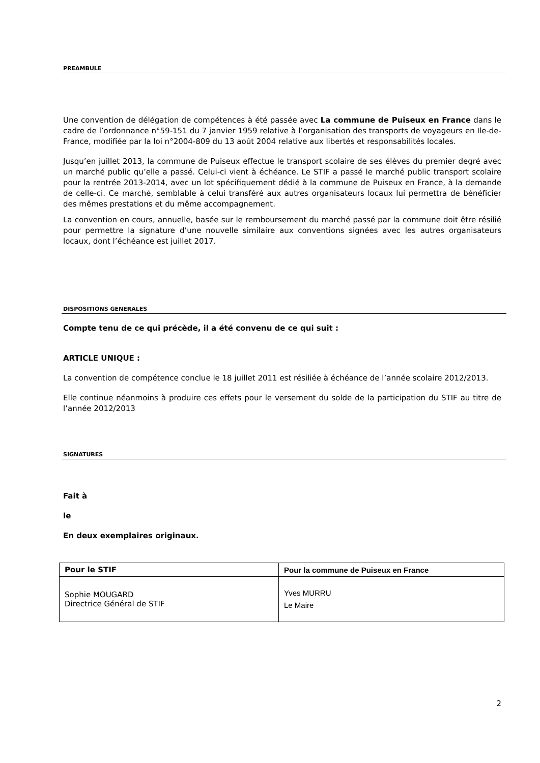PREAMBULE
Une convention de délégation de compétences à été passée avec La commune de Puiseux en France dans le cadre de l’ordonnance n°59-151 du 7 janvier 1959 relative à l’organisation des transports de voyageurs en Ile-de-France, modifiée par la loi n°2004-809 du 13 août 2004 relative aux libertés et responsabilités locales.
Jusqu’en juillet 2013, la commune de Puiseux effectue le transport scolaire de ses élèves du premier degré avec un marché public qu’elle a passé. Celui-ci vient à échéance. Le STIF a passé le marché public transport scolaire pour la rentrée 2013-2014, avec un lot spécifiquement dédié à la commune de Puiseux en France, à la demande de celle-ci. Ce marché, semblable à celui transféré aux autres organisateurs locaux lui permettra de bénéficier des mêmes prestations et du même accompagnement.
La convention en cours, annuelle, basée sur le remboursement du marché passé par la commune doit être résilié pour permettre la signature d’une nouvelle similaire aux conventions signées avec les autres organisateurs locaux, dont l’échéance est juillet 2017.
DISPOSITIONS GENERALES
Compte tenu de ce qui précède, il a été convenu de ce qui suit :
ARTICLE UNIQUE :
La convention de compétence conclue le 18 juillet 2011 est résiliée à échéance de l’année scolaire 2012/2013.
Elle continue néanmoins à produire ces effets pour le versement du solde de la participation du STIF au titre de l’année 2012/2013
SIGNATURES
Fait à
le
En deux exemplaires originaux.
| Pour le STIF | Pour la commune de Puiseux en France |
| --- | --- |
| Sophie MOUGARD Directrice Général de STIF | Yves MURRU Le Maire |
2